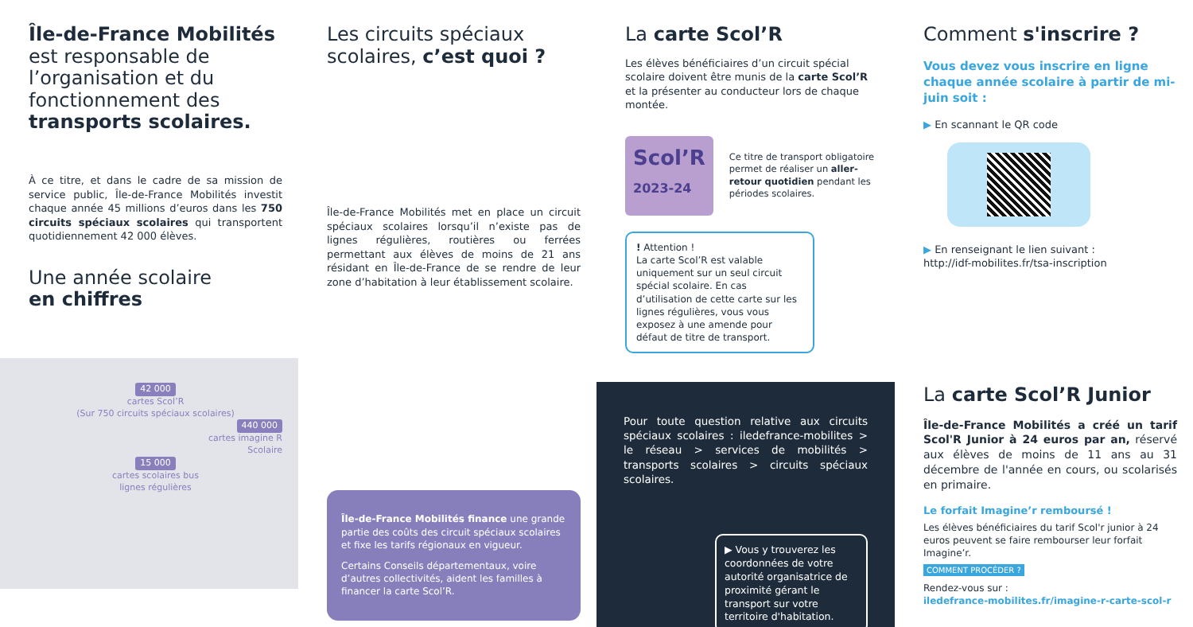Île-de-France Mobilités
est responsable de l’organisation et du fonctionnement des transports scolaires.
À ce titre, et dans le cadre de sa mission de service public, Île-de-France Mobilités investit chaque année 45 millions d’euros dans les 750 circuits spéciaux scolaires qui transportent quotidiennement 42 000 élèves.
Une année scolaire
en chiffres
42 000
cartes Scol’R
(Sur 750 circuits spéciaux scolaires)
440 000
cartes imagine R
Scolaire
15 000
cartes scolaires bus
lignes régulières
Les circuits spéciaux scolaires, c’est quoi ?
Île-de-France Mobilités met en place un circuit spéciaux scolaires lorsqu’il n’existe pas de lignes régulières, routières ou ferrées permettant aux élèves de moins de 21 ans résidant en Île-de-France de se rendre de leur zone d’habitation à leur établissement scolaire.
Île-de-France Mobilités finance une grande partie des coûts des circuit spéciaux scolaires et fixe les tarifs régionaux en vigueur.
Certains Conseils départementaux, voire d’autres collectivités, aident les familles à financer la carte Scol’R.
La carte Scol’R
Les élèves bénéficiaires d’un circuit spécial scolaire doivent être munis de la carte Scol’R et la présenter au conducteur lors de chaque montée.
Scol’R
2023-24
Ce titre de transport obligatoire permet de réaliser un aller-retour quotidien pendant les périodes scolaires.
! Attention !
La carte Scol’R est valable uniquement sur un seul circuit spécial scolaire. En cas d’utilisation de cette carte sur les lignes régulières, vous vous exposez à une amende pour défaut de titre de transport.
Pour toute question relative aux circuits spéciaux scolaires : iledefrance-mobilites > le réseau > services de mobilités > transports scolaires > circuits spéciaux scolaires.
▶ Vous y trouverez les coordonnées de votre autorité organisatrice de proximité gérant le transport sur votre territoire d'habitation.
Comment s'inscrire ?
Vous devez vous inscrire en ligne chaque année scolaire à partir de mi-juin soit :
▶ En scannant le QR code
▶ En renseignant le lien suivant :
http://idf-mobilites.fr/tsa-inscription
La carte Scol’R Junior
Île-de-France Mobilités a créé un tarif Scol'R Junior à 24 euros par an, réservé aux élèves de moins de 11 ans au 31 décembre de l'année en cours, ou scolarisés en primaire.
Le forfait Imagine’r remboursé !
Les élèves bénéficiaires du tarif Scol'r junior à 24 euros peuvent se faire rembourser leur forfait Imagine’r.
COMMENT PROCÉDER ?
Rendez-vous sur :
iledefrance-mobilites.fr/imagine-r-carte-scol-r